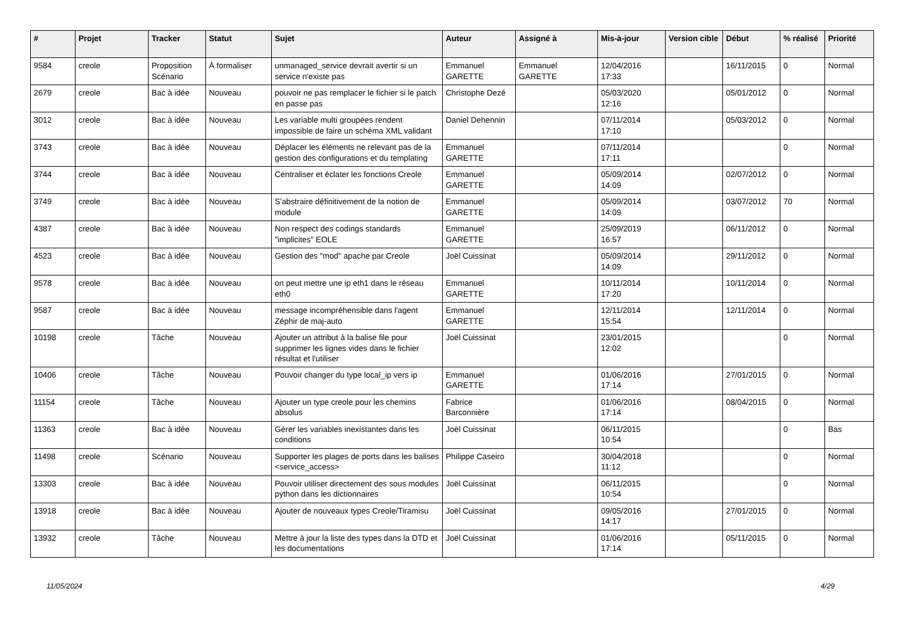| # | Projet | Tracker | Statut | Sujet | Auteur | Assigné à | Mis-à-jour | Version cible | Début | % réalisé | Priorité |
| --- | --- | --- | --- | --- | --- | --- | --- | --- | --- | --- | --- |
| 9584 | creole | Proposition Scénario | À formaliser | unmanaged_service devrait avertir si un service n'existe pas | Emmanuel GARETTE | Emmanuel GARETTE | 12/04/2016 17:33 | | 16/11/2015 | 0 | Normal |
| 2679 | creole | Bac à idée | Nouveau | pouvoir ne pas remplacer le fichier si le patch en passe pas | Christophe Dezé | | 05/03/2020 12:16 | | 05/01/2012 | 0 | Normal |
| 3012 | creole | Bac à idée | Nouveau | Les variable multi groupées rendent impossible de faire un schéma XML validant | Daniel Dehennin | | 07/11/2014 17:10 | | 05/03/2012 | 0 | Normal |
| 3743 | creole | Bac à idée | Nouveau | Déplacer les éléments ne relevant pas de la gestion des configurations et du templating | Emmanuel GARETTE | | 07/11/2014 17:11 | | | 0 | Normal |
| 3744 | creole | Bac à idée | Nouveau | Centraliser et éclater les fonctions Creole | Emmanuel GARETTE | | 05/09/2014 14:09 | | 02/07/2012 | 0 | Normal |
| 3749 | creole | Bac à idée | Nouveau | S'abstraire définitivement de la notion de module | Emmanuel GARETTE | | 05/09/2014 14:09 | | 03/07/2012 | 70 | Normal |
| 4387 | creole | Bac à idée | Nouveau | Non respect des codings standards "implicites" EOLE | Emmanuel GARETTE | | 25/09/2019 16:57 | | 06/11/2012 | 0 | Normal |
| 4523 | creole | Bac à idée | Nouveau | Gestion des "mod" apache par Creole | Joël Cuissinat | | 05/09/2014 14:09 | | 29/11/2012 | 0 | Normal |
| 9578 | creole | Bac à idée | Nouveau | on peut mettre une ip eth1 dans le réseau eth0 | Emmanuel GARETTE | | 10/11/2014 17:20 | | 10/11/2014 | 0 | Normal |
| 9587 | creole | Bac à idée | Nouveau | message incompréhensible dans l'agent Zéphir de maj-auto | Emmanuel GARETTE | | 12/11/2014 15:54 | | 12/11/2014 | 0 | Normal |
| 10198 | creole | Tâche | Nouveau | Ajouter un attribut à la balise file pour supprimer les lignes vides dans le fichier résultat et l'utiliser | Joël Cuissinat | | 23/01/2015 12:02 | | | 0 | Normal |
| 10406 | creole | Tâche | Nouveau | Pouvoir changer du type local_ip vers ip | Emmanuel GARETTE | | 01/06/2016 17:14 | | 27/01/2015 | 0 | Normal |
| 11154 | creole | Tâche | Nouveau | Ajouter un type creole pour les chemins absolus | Fabrice Barconnière | | 01/06/2016 17:14 | | 08/04/2015 | 0 | Normal |
| 11363 | creole | Bac à idée | Nouveau | Gérer les variables inexistantes dans les conditions | Joël Cuissinat | | 06/11/2015 10:54 | | | 0 | Bas |
| 11498 | creole | Scénario | Nouveau | Supporter les plages de ports dans les balises <service_access> | Philippe Caseiro | | 30/04/2018 11:12 | | | 0 | Normal |
| 13303 | creole | Bac à idée | Nouveau | Pouvoir utiliser directement des sous modules python dans les dictionnaires | Joël Cuissinat | | 06/11/2015 10:54 | | | 0 | Normal |
| 13918 | creole | Bac à idée | Nouveau | Ajouter de nouveaux types Creole/Tiramisu | Joël Cuissinat | | 09/05/2016 14:17 | | 27/01/2015 | 0 | Normal |
| 13932 | creole | Tâche | Nouveau | Mettre à jour la liste des types dans la DTD et les documentations | Joël Cuissinat | | 01/06/2016 17:14 | | 05/11/2015 | 0 | Normal |
11/05/2024 4/29